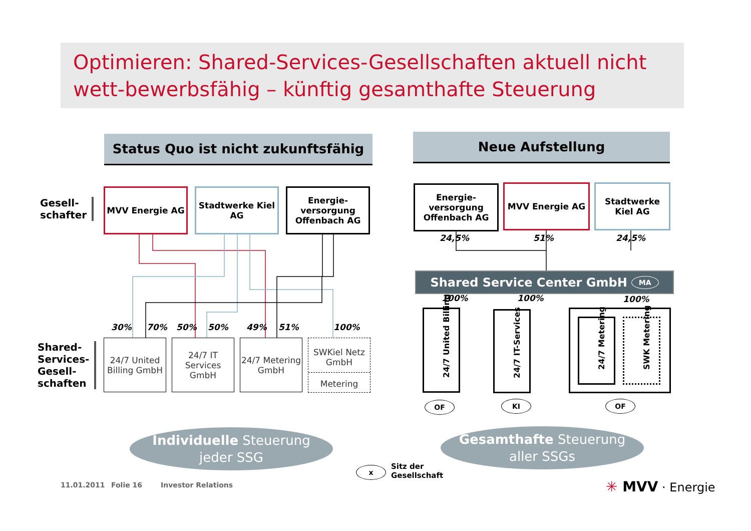Optimieren: Shared-Services-Gesellschaften aktuell nicht wett-bewerbsfähig – künftig gesamthafte Steuerung
Status Quo ist nicht zukunftsfähig Neue Aufstellung
Gesell-
schafter
Shared-
Services-
Gesell-
schaften
MVV Energie AG
Stadtwerke Kiel AG
Energie-versorgung Offenbach AG
30% 70% 50% 50% 49% 51% 100%
24/7 United Billing GmbH
24/7 IT Services GmbH
24/7 Metering GmbH
SWKiel Netz GmbH
Metering
Energie-versorgung Offenbach AG
MVV Energie AG
Stadtwerke Kiel AG
24,5% 51% 24,5%
Shared Service Center GmbH MA
100% 100% 100%
24/7 United Billing
24/7 IT-Services
24/7 Metering
SWK Metering
OF KI OF
Individuelle Steuerung
jeder SSG
Gesamthafte Steuerung
aller SSGs
x
Sitz der
Gesellschaft
11.01.2011 Folie 16 Investor Relations ✳ MVV · Energie